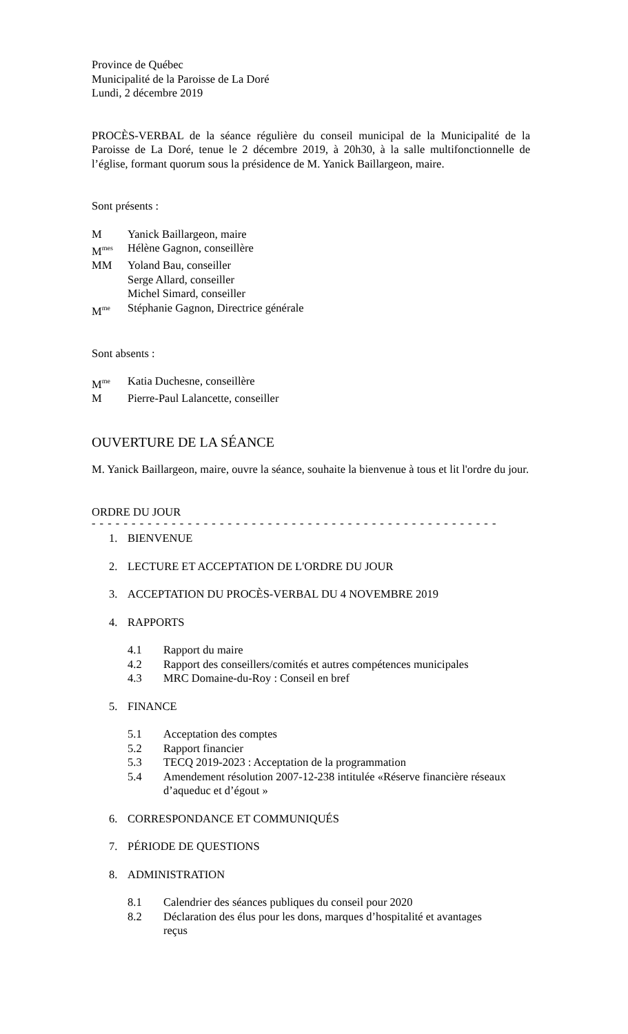Province de Québec
Municipalité de la Paroisse de La Doré
Lundi, 2 décembre 2019
PROCÈS-VERBAL de la séance régulière du conseil municipal de la Municipalité de la Paroisse de La Doré, tenue le 2 décembre 2019, à 20h30, à la salle multifonctionnelle de l’église, formant quorum sous la présidence de M. Yanick Baillargeon, maire.
Sont présents :
M Yanick Baillargeon, maire
M<sup>mes</sup> Hélène Gagnon, conseillère
MM Yoland Bau, conseiller
Serge Allard, conseiller
Michel Simard, conseiller
M<sup>me</sup> Stéphanie Gagnon, Directrice générale
Sont absents :
M<sup>me</sup> Katia Duchesne, conseillère
M Pierre-Paul Lalancette, conseiller
OUVERTURE DE LA SÉANCE
M. Yanick Baillargeon, maire, ouvre la séance, souhaite la bienvenue à tous et lit l'ordre du jour.
ORDRE DU JOUR
- - - - - - - - - - - - - - - - - - - - - - - - - - - - - - - - - - - - - - - - - - - - - - - - - - - - - - - - - - - - - - - - - - -
1. BIENVENUE
2. LECTURE ET ACCEPTATION DE L'ORDRE DU JOUR
3. ACCEPTATION DU PROCÈS-VERBAL DU 4 NOVEMBRE 2019
4. RAPPORTS
4.1 Rapport du maire
4.2 Rapport des conseillers/comités et autres compétences municipales
4.3 MRC Domaine-du-Roy : Conseil en bref
5. FINANCE
5.1 Acceptation des comptes
5.2 Rapport financier
5.3 TECQ 2019-2023 : Acceptation de la programmation
5.4 Amendement résolution 2007-12-238 intitulée «Réserve financière réseaux d’aqueduc et d’égout »
6. CORRESPONDANCE ET COMMUNIQUÉS
7. PÉRIODE DE QUESTIONS
8. ADMINISTRATION
8.1 Calendrier des séances publiques du conseil pour 2020
8.2 Déclaration des élus pour les dons, marques d’hospitalité et avantages reçus